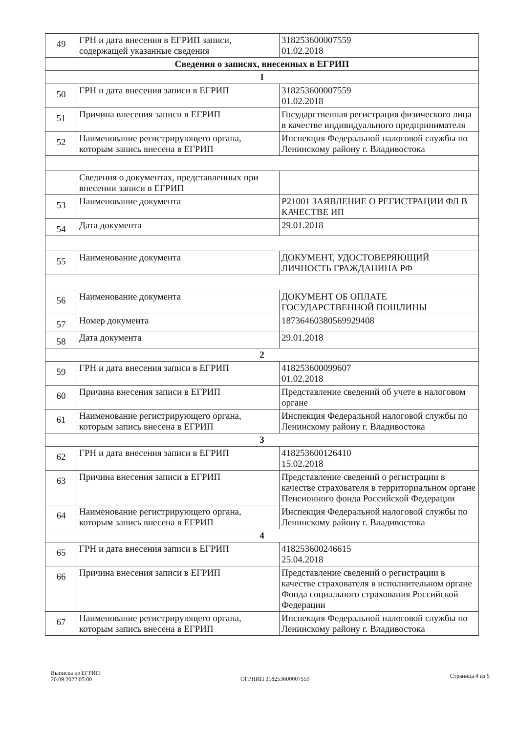| 49 | ГРН и дата внесения в ЕГРИП записи, содержащей указанные сведения | 318253600007559 01.02.2018 |
| Сведения о записях, внесенных в ЕГРИП | | |
| 1 | | |
| 50 | ГРН и дата внесения записи в ЕГРИП | 318253600007559 01.02.2018 |
| 51 | Причина внесения записи в ЕГРИП | Государственная регистрация физического лица в качестве индивидуального предпринимателя |
| 52 | Наименование регистрирующего органа, которым запись внесена в ЕГРИП | Инспекция Федеральной налоговой службы по Ленинскому району г. Владивостока |
| | Сведения о документах, представленных при внесении записи в ЕГРИП | |
| 53 | Наименование документа | Р21001 ЗАЯВЛЕНИЕ О РЕГИСТРАЦИИ ФЛ В КАЧЕСТВЕ ИП |
| 54 | Дата документа | 29.01.2018 |
| 55 | Наименование документа | ДОКУМЕНТ, УДОСТОВЕРЯЮЩИЙ ЛИЧНОСТЬ ГРАЖДАНИНА РФ |
| 56 | Наименование документа | ДОКУМЕНТ ОБ ОПЛАТЕ ГОСУДАРСТВЕННОЙ ПОШЛИНЫ |
| 57 | Номер документа | 18736460380569929408 |
| 58 | Дата документа | 29.01.2018 |
| 2 | | |
| 59 | ГРН и дата внесения записи в ЕГРИП | 418253600099607 01.02.2018 |
| 60 | Причина внесения записи в ЕГРИП | Представление сведений об учете в налоговом органе |
| 61 | Наименование регистрирующего органа, которым запись внесена в ЕГРИП | Инспекция Федеральной налоговой службы по Ленинскому району г. Владивостока |
| 3 | | |
| 62 | ГРН и дата внесения записи в ЕГРИП | 418253600126410 15.02.2018 |
| 63 | Причина внесения записи в ЕГРИП | Представление сведений о регистрации в качестве страхователя в территориальном органе Пенсионного фонда Российской Федерации |
| 64 | Наименование регистрирующего органа, которым запись внесена в ЕГРИП | Инспекция Федеральной налоговой службы по Ленинскому району г. Владивостока |
| 4 | | |
| 65 | ГРН и дата внесения записи в ЕГРИП | 418253600246615 25.04.2018 |
| 66 | Причина внесения записи в ЕГРИП | Представление сведений о регистрации в качестве страхователя в исполнительном органе Фонда социального страхования Российской Федерации |
| 67 | Наименование регистрирующего органа, которым запись внесена в ЕГРИП | Инспекция Федеральной налоговой службы по Ленинскому району г. Владивостока |
Выписка из ЕГРИП
20.09.2022 05:00
ОГРНИП 318253600007559
Страница 4 из 5